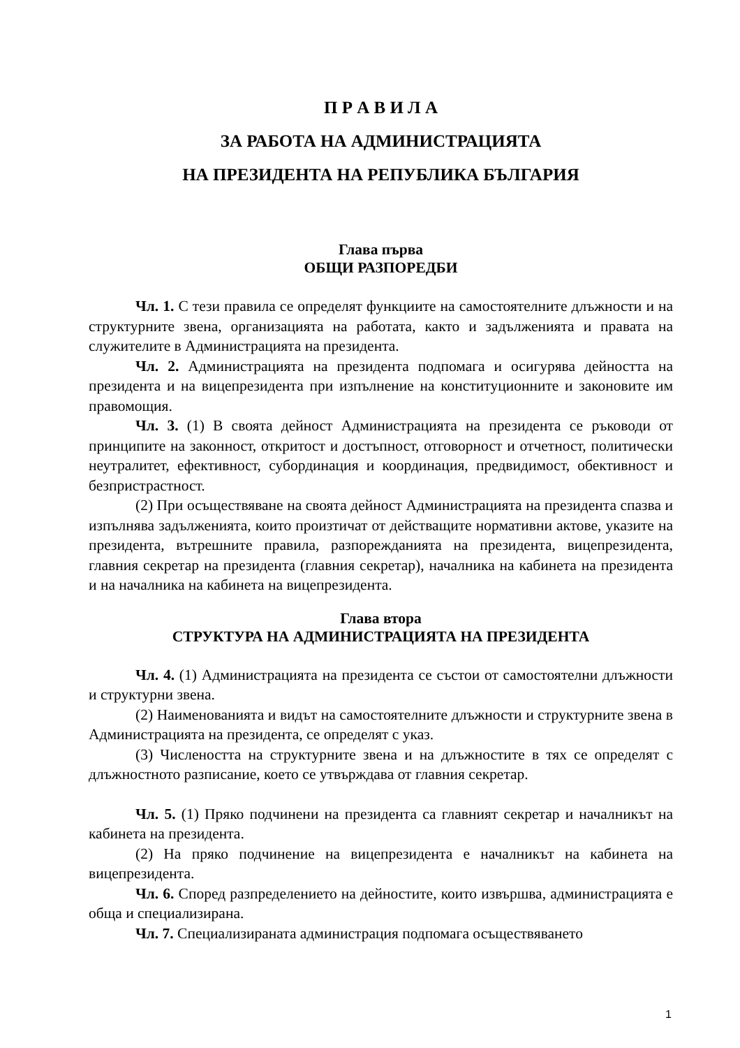П Р А В И Л А
ЗА РАБОТА НА АДМИНИСТРАЦИЯТА
НА ПРЕЗИДЕНТА НА РЕПУБЛИКА БЪЛГАРИЯ
Глава първа
ОБЩИ РАЗПОРЕДБИ
Чл. 1. С тези правила се определят функциите на самостоятелните длъжности и на структурните звена, организацията на работата, както и задълженията и правата на служителите в Администрацията на президента.
Чл. 2. Администрацията на президента подпомага и осигурява дейността на президента и на вицепрезидента при изпълнение на конституционните и законовите им правомощия.
Чл. 3. (1) В своята дейност Администрацията на президента се ръководи от принципите на законност, откритост и достъпност, отговорност и отчетност, политически неутралитет, ефективност, субординация и координация, предвидимост, обективност и безпристрастност.
(2) При осъществяване на своята дейност Администрацията на президента спазва и изпълнява задълженията, които произтичат от действащите нормативни актове, указите на президента, вътрешните правила, разпорежданията на президента, вицепрезидента, главния секретар на президента (главния секретар), началника на кабинета на президента и на началника на кабинета на вицепрезидента.
Глава втора
СТРУКТУРА НА АДМИНИСТРАЦИЯТА НА ПРЕЗИДЕНТА
Чл. 4. (1) Администрацията на президента се състои от самостоятелни длъжности и структурни звена.
(2) Наименованията и видът на самостоятелните длъжности и структурните звена в Администрацията на президента, се определят с указ.
(3) Числеността на структурните звена и на длъжностите в тях се определят с длъжностното разписание, което се утвърждава от главния секретар.
Чл. 5. (1) Пряко подчинени на президента са главният секретар и началникът на кабинета на президента.
(2) На пряко подчинение на вицепрезидента е началникът на кабинета на вицепрезидента.
Чл. 6. Според разпределението на дейностите, които извършва, администрацията е обща и специализирана.
Чл. 7. Специализираната администрация подпомага осъществяването
1